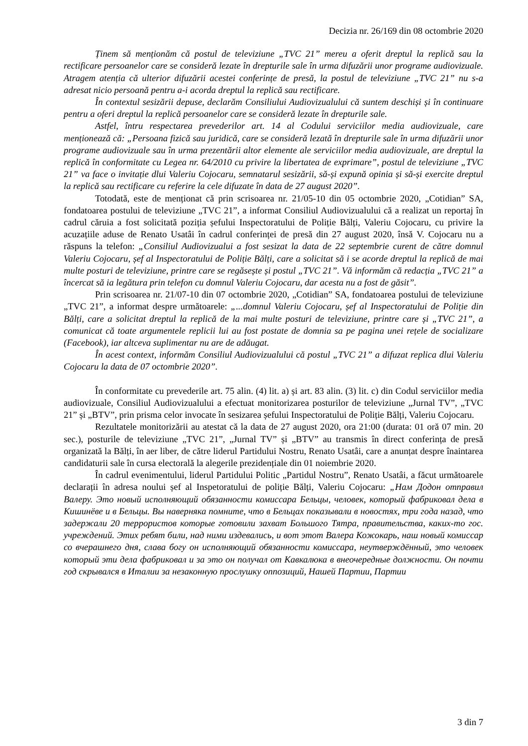Decizia nr. 26/169 din 08 octombrie 2020
Ținem să menționăm că postul de televiziune „TVC 21” mereu a oferit dreptul la replică sau la rectificare persoanelor care se consideră lezate în drepturile sale în urma difuzării unor programe audiovizuale. Atragem atenția că ulterior difuzării acestei conferințe de presă, la postul de televiziune „TVC 21” nu s-a adresat nicio persoană pentru a-i acorda dreptul la replică sau rectificare.
În contextul sesizării depuse, declarăm Consiliului Audiovizualului că suntem deschiși și în continuare pentru a oferi dreptul la replică persoanelor care se consideră lezate în drepturile sale.
Astfel, întru respectarea prevederilor art. 14 al Codului serviciilor media audiovizuale, care menționează că: „Persoana fizică sau juridică, care se consideră lezată în drepturile sale în urma difuzării unor programe audiovizuale sau în urma prezentării altor elemente ale serviciilor media audiovizuale, are dreptul la replică în conformitate cu Legea nr. 64/2010 cu privire la libertatea de exprimare”, postul de televiziune „TVC 21” va face o invitație dlui Valeriu Cojocaru, semnatarul sesizării, să-și expună opinia și să-și exercite dreptul la replică sau rectificare cu referire la cele difuzate în data de 27 august 2020”.
Totodată, este de menționat că prin scrisoarea nr. 21/05-10 din 05 octombrie 2020, „Cotidian” SA, fondatoarea postului de televiziune „TVC 21”, a informat Consiliul Audiovizualului că a realizat un reportaj în cadrul căruia a fost solicitată poziția șefului Inspectoratului de Poliție Bălți, Valeriu Cojocaru, cu privire la acuzațiile aduse de Renato Usatâi în cadrul conferinței de presă din 27 august 2020, însă V. Cojocaru nu a răspuns la telefon: „Consiliul Audiovizualui a fost sesizat la data de 22 septembrie curent de către domnul Valeriu Cojocaru, șef al Inspectoratului de Poliție Bălți, care a solicitat să i se acorde dreptul la replică de mai multe posturi de televiziune, printre care se regăsește și postul „TVC 21”. Vă informăm că redacția „TVC 21” a încercat să ia legătura prin telefon cu domnul Valeriu Cojocaru, dar acesta nu a fost de găsit”.
Prin scrisoarea nr. 21/07-10 din 07 octombrie 2020, „Cotidian” SA, fondatoarea postului de televiziune „TVC 21”, a informat despre următoarele: „...domnul Valeriu Cojocaru, șef al Inspectoratului de Poliție din Bălți, care a solicitat dreptul la replică de la mai multe posturi de televiziune, printre care și „TVC 21”, a comunicat că toate argumentele replicii lui au fost postate de domnia sa pe pagina unei rețele de socializare (Facebook), iar altceva suplimentar nu are de adăugat.
În acest context, informăm Consiliul Audiovizualului că postul „TVC 21” a difuzat replica dlui Valeriu Cojocaru la data de 07 octombrie 2020”.
În conformitate cu prevederile art. 75 alin. (4) lit. a) și art. 83 alin. (3) lit. c) din Codul serviciilor media audiovizuale, Consiliul Audiovizualului a efectuat monitorizarea posturilor de televiziune „Jurnal TV”, „TVC 21” și „BTV”, prin prisma celor invocate în sesizarea șefului Inspectoratului de Poliție Bălți, Valeriu Cojocaru.
Rezultatele monitorizării au atestat că la data de 27 august 2020, ora 21:00 (durata: 01 oră 07 min. 20 sec.), posturile de televiziune „TVC 21”, „Jurnal TV” și „BTV” au transmis în direct conferința de presă organizată la Bălți, în aer liber, de către liderul Partidului Nostru, Renato Usatâi, care a anunțat despre înaintarea candidaturii sale în cursa electorală la alegerile prezidențiale din 01 noiembrie 2020.
În cadrul evenimentului, liderul Partidului Politic „Partidul Nostru”, Renato Usatâi, a făcut următoarele declarații în adresa noului șef al Inspetoratului de poliție Bălți, Valeriu Cojocaru: „Нам Додон отправил Валеру. Это новый исполняющий обязанности комиссара Бельцы, человек, который фабриковал дела в Кишинёве и в Бельцы. Вы наверняка помните, что в Бельцах показывали в новостях, три года назад, что задержали 20 террористов которые готовили захват Большого Тятра, правительства, каких-то гос. учреждений. Этих ребят били, над ними издевались, и вот этот Валера Кожокарь, наш новый комиссар со вчерашнего дня, слава богу он исполняющий обязанности комиссара, неутверждённый, это человек который эти дела фабриковал и за это он получал от Кавкалюка в внеочередные должности. Он почти год скрывался в Италии за незаконную прослушку оппозиций, Нашей Партии, Партии
3 din 7